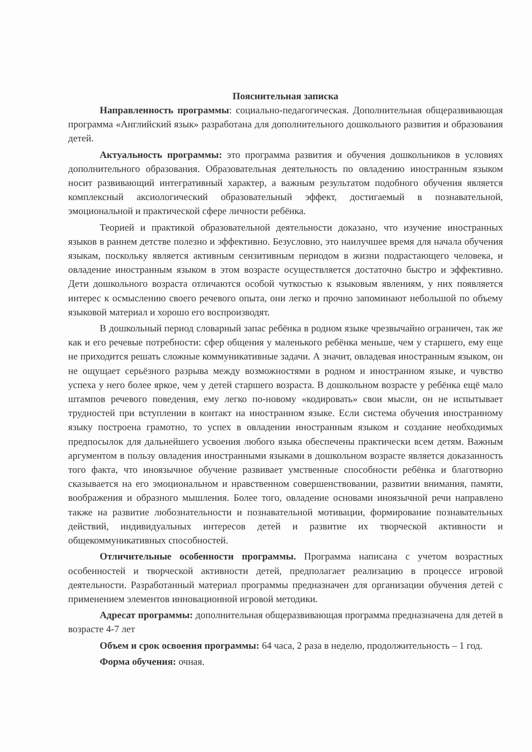Пояснительная записка
Направленность программы: социально-педагогическая. Дополнительная общеразвивающая программа «Английский язык» разработана для дополнительного дошкольного развития и образования детей.
Актуальность программы: это программа развития и обучения дошкольников в условиях дополнительного образования. Образовательная деятельность по овладению иностранным языком носит развивающий интегративный характер, а важным результатом подобного обучения является комплексный аксиологический образовательный эффект, достигаемый в познавательной, эмоциональной и практической сфере личности ребёнка.
Теорией и практикой образовательной деятельности доказано, что изучение иностранных языков в раннем детстве полезно и эффективно. Безусловно, это наилучшее время для начала обучения языкам, поскольку является активным сензитивным периодом в жизни подрастающего человека, и овладение иностранным языком в этом возрасте осуществляется достаточно быстро и эффективно. Дети дошкольного возраста отличаются особой чуткостью к языковым явлениям, у них появляется интерес к осмыслению своего речевого опыта, они легко и прочно запоминают небольшой по объему языковой материал и хорошо его воспроизводят.
В дошкольный период словарный запас ребёнка в родном языке чрезвычайно ограничен, так же как и его речевые потребности: сфер общения у маленького ребёнка меньше, чем у старшего, ему еще не приходится решать сложные коммуникативные задачи. А значит, овладевая иностранным языком, он не ощущает серьёзного разрыва между возможностями в родном и иностранном языке, и чувство успеха у него более яркое, чем у детей старшего возраста. В дошкольном возрасте у ребёнка ещё мало штампов речевого поведения, ему легко по-новому «кодировать» свои мысли, он не испытывает трудностей при вступлении в контакт на иностранном языке. Если система обучения иностранному языку построена грамотно, то успех в овладении иностранным языком и создание необходимых предпосылок для дальнейшего усвоения любого языка обеспечены практически всем детям. Важным аргументом в пользу овладения иностранными языками в дошкольном возрасте является доказанность того факта, что иноязычное обучение развивает умственные способности ребёнка и благотворно сказывается на его эмоциональном и нравственном совершенствовании, развитии внимания, памяти, воображения и образного мышления. Более того, овладение основами иноязычной речи направлено также на развитие любознательности и познавательной мотивации, формирование познавательных действий, индивидуальных интересов детей и развитие их творческой активности и общекоммуникативных способностей.
Отличительные особенности программы. Программа написана с учетом возрастных особенностей и творческой активности детей, предполагает реализацию в процессе игровой деятельности. Разработанный материал программы предназначен для организации обучения детей с применением элементов инновационной игровой методики.
Адресат программы: дополнительная общеразвивающая программа предназначена для детей в возрасте 4-7 лет
Объем и срок освоения программы: 64 часа, 2 раза в неделю, продолжительность – 1 год.
Форма обучения: очная.